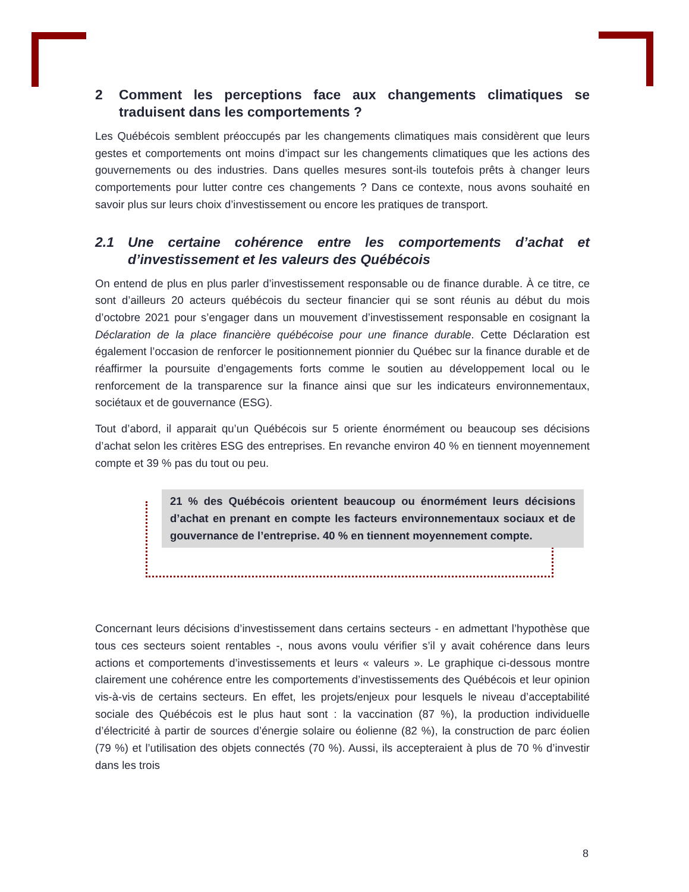2 Comment les perceptions face aux changements climatiques se traduisent dans les comportements ?
Les Québécois semblent préoccupés par les changements climatiques mais considèrent que leurs gestes et comportements ont moins d’impact sur les changements climatiques que les actions des gouvernements ou des industries. Dans quelles mesures sont-ils toutefois prêts à changer leurs comportements pour lutter contre ces changements ? Dans ce contexte, nous avons souhaité en savoir plus sur leurs choix d’investissement ou encore les pratiques de transport.
2.1 Une certaine cohérence entre les comportements d’achat et d’investissement et les valeurs des Québécois
On entend de plus en plus parler d’investissement responsable ou de finance durable. À ce titre, ce sont d’ailleurs 20 acteurs québécois du secteur financier qui se sont réunis au début du mois d’octobre 2021 pour s’engager dans un mouvement d’investissement responsable en cosignant la Déclaration de la place financière québécoise pour une finance durable. Cette Déclaration est également l’occasion de renforcer le positionnement pionnier du Québec sur la finance durable et de réaffirmer la poursuite d’engagements forts comme le soutien au développement local ou le renforcement de la transparence sur la finance ainsi que sur les indicateurs environnementaux, sociétaux et de gouvernance (ESG).
Tout d’abord, il apparait qu’un Québécois sur 5 oriente énormément ou beaucoup ses décisions d’achat selon les critères ESG des entreprises. En revanche environ 40 % en tiennent moyennement compte et 39 % pas du tout ou peu.
21 % des Québécois orientent beaucoup ou énormément leurs décisions d’achat en prenant en compte les facteurs environnementaux sociaux et de gouvernance de l’entreprise. 40 % en tiennent moyennement compte.
Concernant leurs décisions d’investissement dans certains secteurs - en admettant l’hypothèse que tous ces secteurs soient rentables -, nous avons voulu vérifier s’il y avait cohérence dans leurs actions et comportements d’investissements et leurs « valeurs ». Le graphique ci-dessous montre clairement une cohérence entre les comportements d’investissements des Québécois et leur opinion vis-à-vis de certains secteurs. En effet, les projets/enjeux pour lesquels le niveau d’acceptabilité sociale des Québécois est le plus haut sont : la vaccination (87 %), la production individuelle d’électricité à partir de sources d’énergie solaire ou éolienne (82 %), la construction de parc éolien (79 %) et l’utilisation des objets connectés (70 %). Aussi, ils accepteraient à plus de 70 % d’investir dans les trois
8